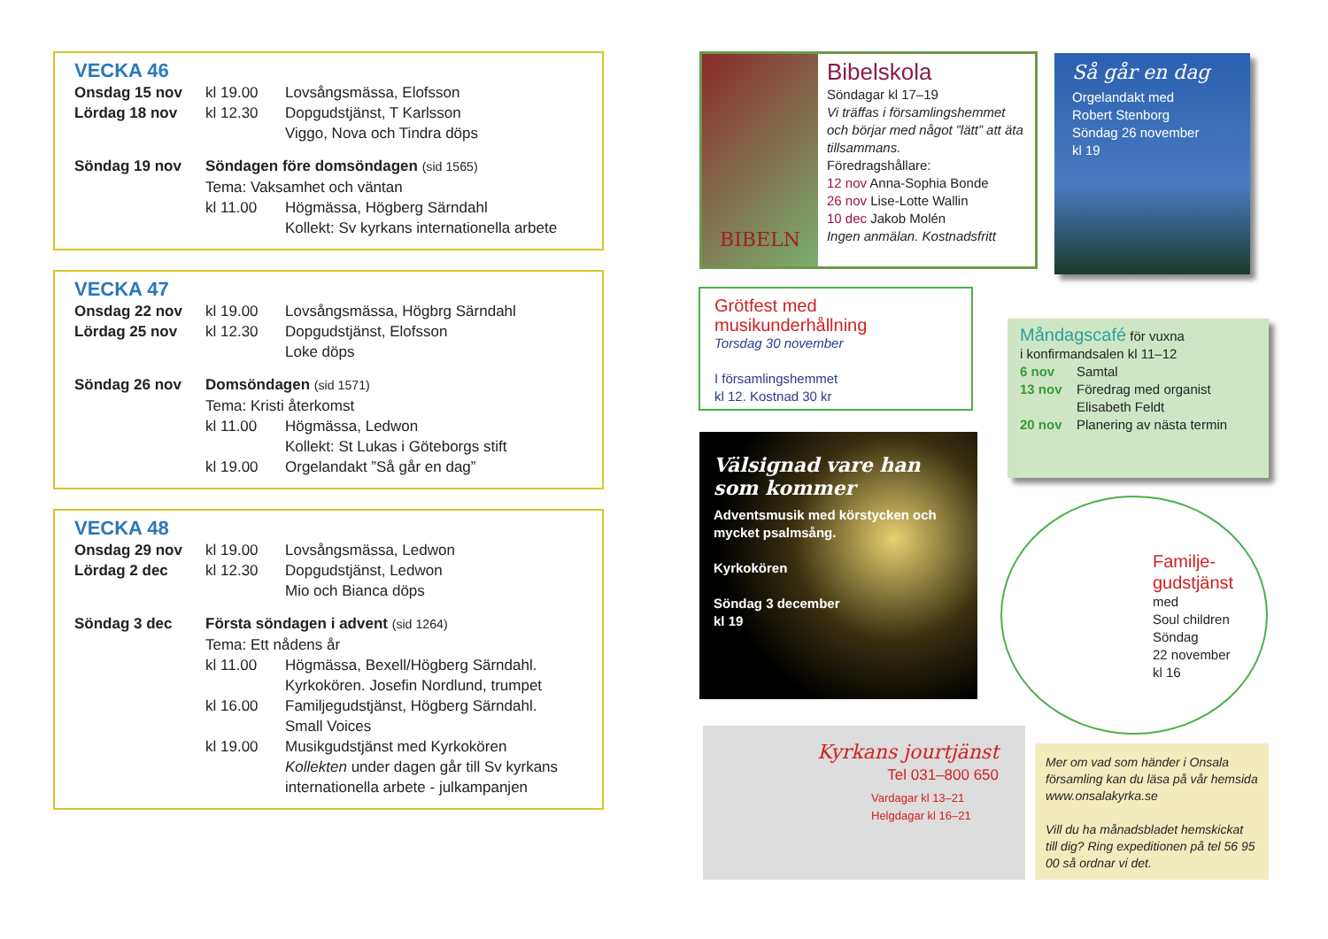VECKA 46
Onsdag 15 nov kl 19.00 Lovsångsmässa, Elofsson
Lördag 18 nov kl 12.30 Dopgudstjänst, T Karlsson
Viggo, Nova och Tindra döps
Söndag 19 nov Söndagen före domsöndagen (sid 1565)
Tema: Vaksamhet och väntan
kl 11.00 Högmässa, Högberg Särndahl
Kollekt: Sv kyrkans internationella arbete
VECKA 47
Onsdag 22 nov kl 19.00 Lovsångsmässa, Högbrg Särndahl
Lördag 25 nov kl 12.30 Dopgudstjänst, Elofsson
Loke döps
Söndag 26 nov Domsöndagen (sid 1571)
Tema: Kristi återkomst
kl 11.00 Högmässa, Ledwon
Kollekt: St Lukas i Göteborgs stift
kl 19.00 Orgelandakt ”Så går en dag”
VECKA 48
Onsdag 29 nov kl 19.00 Lovsångsmässa, Ledwon
Lördag 2 dec kl 12.30 Dopgudstjänst, Ledwon
Mio och Bianca döps
Söndag 3 dec Första söndagen i advent (sid 1264)
Tema: Ett nådens år
kl 11.00 Högmässa, Bexell/Högberg Särndahl.
Kyrkokören. Josefin Nordlund, trumpet
kl 16.00 Familjegudstjänst, Högberg Särndahl.
Small Voices
kl 19.00 Musikgudstjänst med Kyrkokören
Kollekten under dagen går till Sv kyrkans internationella arbete - julkampanjen
BIBELN
Bibelskola
Söndagar kl 17–19
Vi träffas i församlingshemmet och börjar med något ”lätt” att äta tillsammans.
Föredragshållare:
12 nov Anna-Sophia Bonde
26 nov Lise-Lotte Wallin
10 dec Jakob Molén
Ingen anmälan. Kostnadsfritt
Så går en dag
Orgelandakt med
Robert Stenborg
Söndag 26 november
kl 19
Grötfest med musikunderhållning
Torsdag 30 november
I församlingshemmet
kl 12. Kostnad 30 kr
Måndagscafé för vuxna
i konfirmandsalen kl 11–12
6 nov Samtal
13 nov Föredrag med organist
Elisabeth Feldt
20 nov Planering av nästa termin
Välsignad vare han som kommer
Adventsmusik med körstycken och mycket psalmsång.
Kyrkokören
Söndag 3 december
kl 19
Familje-gudstjänst
med
Soul children
Söndag
22 november
kl 16
Kyrkans jourtjänst
Tel 031–800 650
Vardagar kl 13–21
Helgdagar kl 16–21
Mer om vad som händer i Onsala församling kan du läsa på vår hemsida www.onsalakyrka.se
Vill du ha månadsbladet hemskickat till dig? Ring expeditionen på tel 56 95 00 så ordnar vi det.